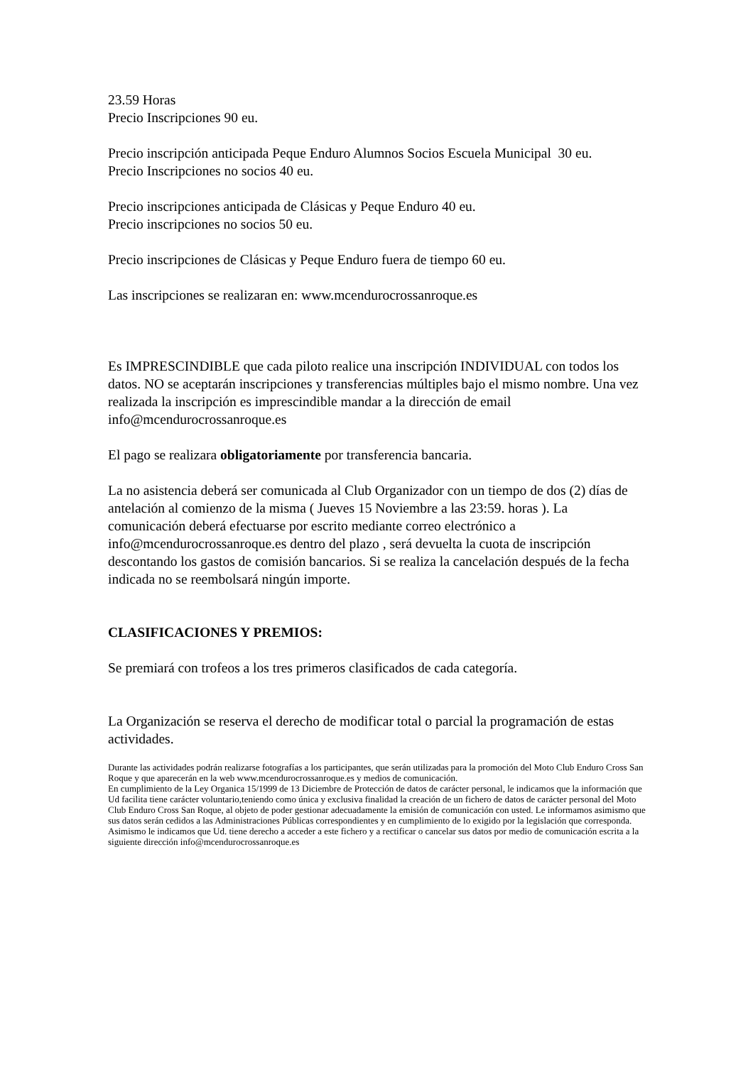23.59 Horas
Precio Inscripciones 90 eu.
Precio inscripción anticipada Peque Enduro Alumnos Socios Escuela Municipal 30 eu.
Precio Inscripciones no socios 40 eu.
Precio inscripciones anticipada de Clásicas y Peque Enduro 40 eu.
Precio inscripciones no socios 50 eu.
Precio inscripciones de Clásicas y Peque Enduro fuera de tiempo 60 eu.
Las inscripciones se realizaran en: www.mcendurocrossanroque.es
Es IMPRESCINDIBLE que cada piloto realice una inscripción INDIVIDUAL con todos los datos. NO se aceptarán inscripciones y transferencias múltiples bajo el mismo nombre. Una vez realizada la inscripción es imprescindible mandar a la dirección de email info@mcendurocrossanroque.es
El pago se realizara obligatoriamente por transferencia bancaria.
La no asistencia deberá ser comunicada al Club Organizador con un tiempo de dos (2) días de antelación al comienzo de la misma ( Jueves 15 Noviembre a las 23:59. horas ). La comunicación deberá efectuarse por escrito mediante correo electrónico a info@mcendurocrossanroque.es dentro del plazo , será devuelta la cuota de inscripción descontando los gastos de comisión bancarios. Si se realiza la cancelación después de la fecha indicada no se reembolsará ningún importe.
CLASIFICACIONES Y PREMIOS:
Se premiará con trofeos a los tres primeros clasificados de cada categoría.
La Organización se reserva el derecho de modificar total o parcial la programación de estas actividades.
Durante las actividades podrán realizarse fotografías a los participantes, que serán utilizadas para la promoción del Moto Club Enduro Cross San Roque y que aparecerán en la web www.mcendurocrossanroque.es y medios de comunicación.
En cumplimiento de la Ley Organica 15/1999 de 13 Diciembre de Protección de datos de carácter personal, le indicamos que la información que Ud facilita tiene carácter voluntario,teniendo como única y exclusiva finalidad la creación de un fichero de datos de carácter personal del Moto Club Enduro Cross San Roque, al objeto de poder gestionar adecuadamente la emisión de comunicación con usted. Le informamos asimismo que sus datos serán cedidos a las Administraciones Públicas correspondientes y en cumplimiento de lo exigido por la legislación que corresponda. Asimismo le indicamos que Ud. tiene derecho a acceder a este fichero y a rectificar o cancelar sus datos por medio de comunicación escrita a la siguiente dirección info@mcendurocrossanroque.es